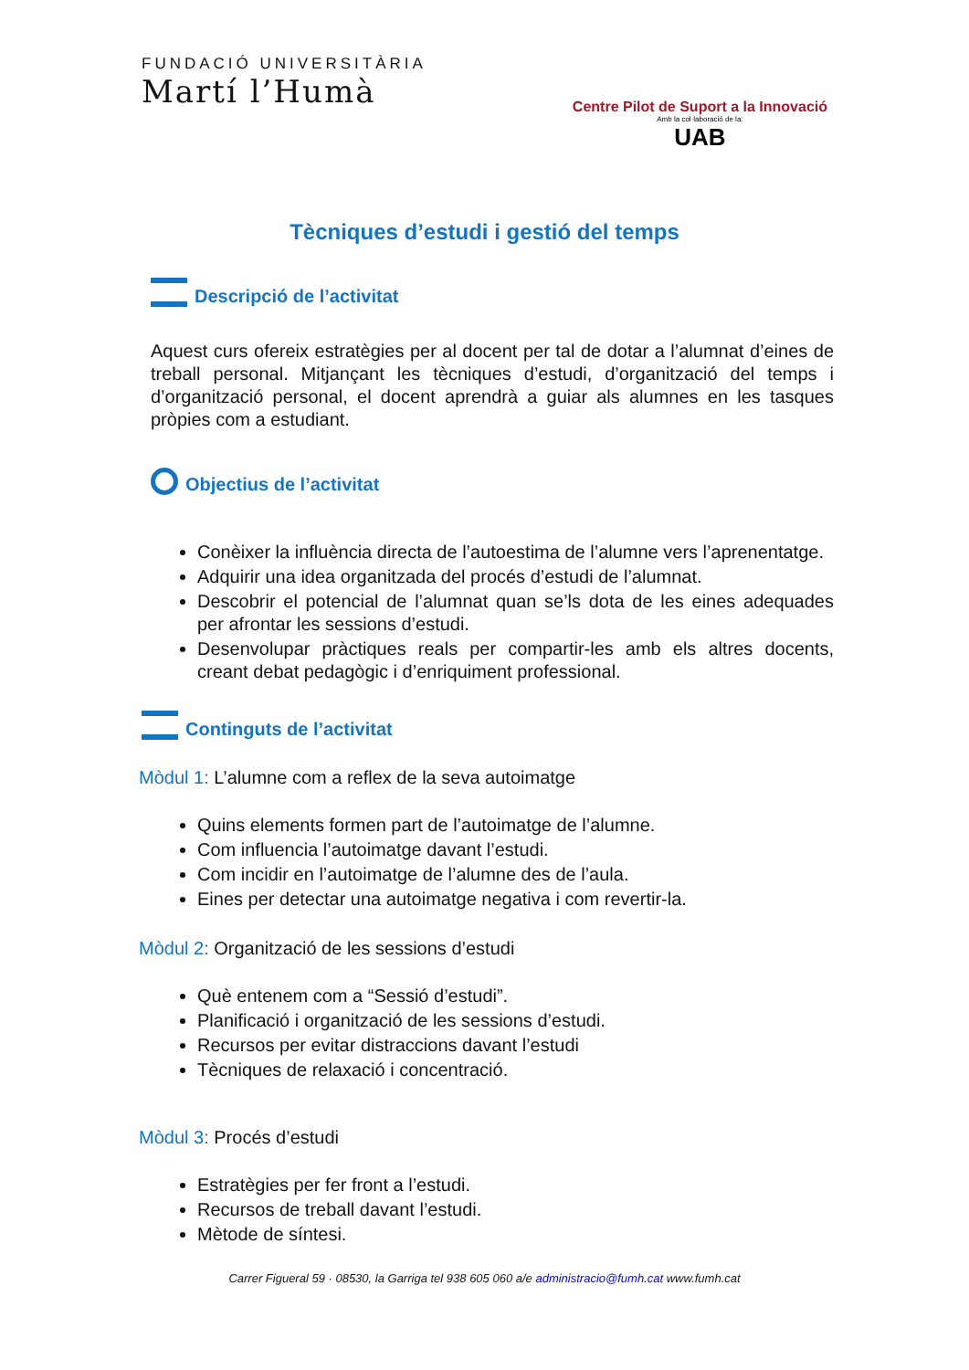FUNDACIÓ UNIVERSITÀRIA
Martí l’Humà
Centre Pilot de Suport a la Innovació
Amb la col·laboració de la:
UAB
Tècniques d’estudi i gestió del temps
Descripció de l’activitat
Aquest curs ofereix estratègies per al docent per tal de dotar a l’alumnat d’eines de treball personal. Mitjançant les tècniques d’estudi, d’organització del temps i d’organització personal, el docent aprendrà a guiar als alumnes en les tasques pròpies com a estudiant.
Objectius de l’activitat
Conèixer la influència directa de l’autoestima de l’alumne vers l’aprenentatge.
Adquirir una idea organitzada del procés d’estudi de l’alumnat.
Descobrir el potencial de l’alumnat quan se’ls dota de les eines adequades per afrontar les sessions d’estudi.
Desenvolupar pràctiques reals per compartir-les amb els altres docents, creant debat pedagògic i d’enriquiment professional.
Continguts de l’activitat
Mòdul 1: L’alumne com a reflex de la seva autoimatge
Quins elements formen part de l’autoimatge de l’alumne.
Com influencia l’autoimatge davant l’estudi.
Com incidir en l’autoimatge de l’alumne des de l’aula.
Eines per detectar una autoimatge negativa i com revertir-la.
Mòdul 2: Organització de les sessions d’estudi
Què entenem com a “Sessió d’estudi”.
Planificació i organització de les sessions d’estudi.
Recursos per evitar distraccions davant l’estudi
Tècniques de relaxació i concentració.
Mòdul 3: Procés d’estudi
Estratègies per fer front a l’estudi.
Recursos de treball davant l’estudi.
Mètode de síntesi.
Carrer Figueral 59 · 08530, la Garriga tel 938 605 060 a/e administracio@fumh.cat www.fumh.cat